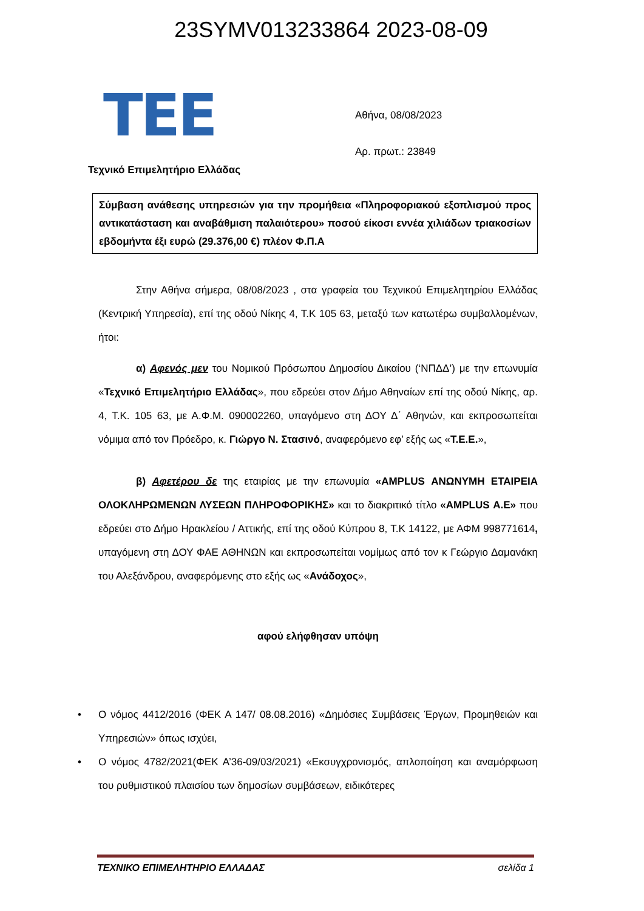23SYMV013233864 2023-08-09
TEE
Τεχνικό Επιμελητήριο Ελλάδας
Αθήνα, 08/08/2023
Αρ. πρωτ.: 23849
Σύμβαση ανάθεσης υπηρεσιών για την προμήθεια «Πληροφοριακού εξοπλισμού προς αντικατάσταση και αναβάθμιση παλαιότερου» ποσού είκοσι εννέα χιλιάδων τριακοσίων εβδομήντα έξι ευρώ (29.376,00 €) πλέον Φ.Π.Α
Στην Αθήνα σήμερα, 08/08/2023 , στα γραφεία του Τεχνικού Επιμελητηρίου Ελλάδας (Κεντρική Υπηρεσία), επί της οδού Νίκης 4, Τ.Κ 105 63, μεταξύ των κατωτέρω συμβαλλομένων, ήτοι:
α) Αφενός μεν του Νομικού Πρόσωπου Δημοσίου Δικαίου (‘ΝΠΔΔ’) με την επωνυμία «Τεχνικό Επιμελητήριο Ελλάδας», που εδρεύει στον Δήμο Αθηναίων επί της οδού Νίκης, αρ. 4, Τ.Κ. 105 63, με Α.Φ.Μ. 090002260, υπαγόμενο στη ΔΟΥ Δ΄ Αθηνών, και εκπροσωπείται νόμιμα από τον Πρόεδρο, κ. Γιώργο Ν. Στασινό, αναφερόμενο εφ’ εξής ως «Τ.Ε.Ε.»,
β) Αφετέρου δε της εταιρίας με την επωνυμία «AMPLUS ΑΝΩΝΥΜΗ ΕΤΑΙΡΕΙΑ ΟΛΟΚΛΗΡΩΜΕΝΩΝ ΛΥΣΕΩΝ ΠΛΗΡΟΦΟΡΙΚΗΣ» και το διακριτικό τίτλο «AMPLUS Α.Ε» που εδρεύει στο Δήμο Ηρακλείου / Αττικής, επί της οδού Κύπρου 8, Τ.Κ 14122, με ΑΦΜ 998771614, υπαγόμενη στη ΔΟΥ ΦΑΕ ΑΘΗΝΩΝ και εκπροσωπείται νομίμως από τον κ Γεώργιο Δαμανάκη του Αλεξάνδρου, αναφερόμενης στο εξής ως «Ανάδοχος»,
αφού ελήφθησαν υπόψη
• Ο νόμος 4412/2016 (ΦΕΚ Α 147/ 08.08.2016) «Δημόσιες Συμβάσεις Έργων, Προμηθειών και Υπηρεσιών» όπως ισχύει,
• Ο νόμος 4782/2021(ΦΕΚ Α’36-09/03/2021) «Εκσυγχρονισμός, απλοποίηση και αναμόρφωση του ρυθμιστικού πλαισίου των δημοσίων συμβάσεων, ειδικότερες
ΤΕΧΝΙΚΟ ΕΠΙΜΕΛΗΤΗΡΙΟ ΕΛΛΑΔΑΣ σελίδα 1